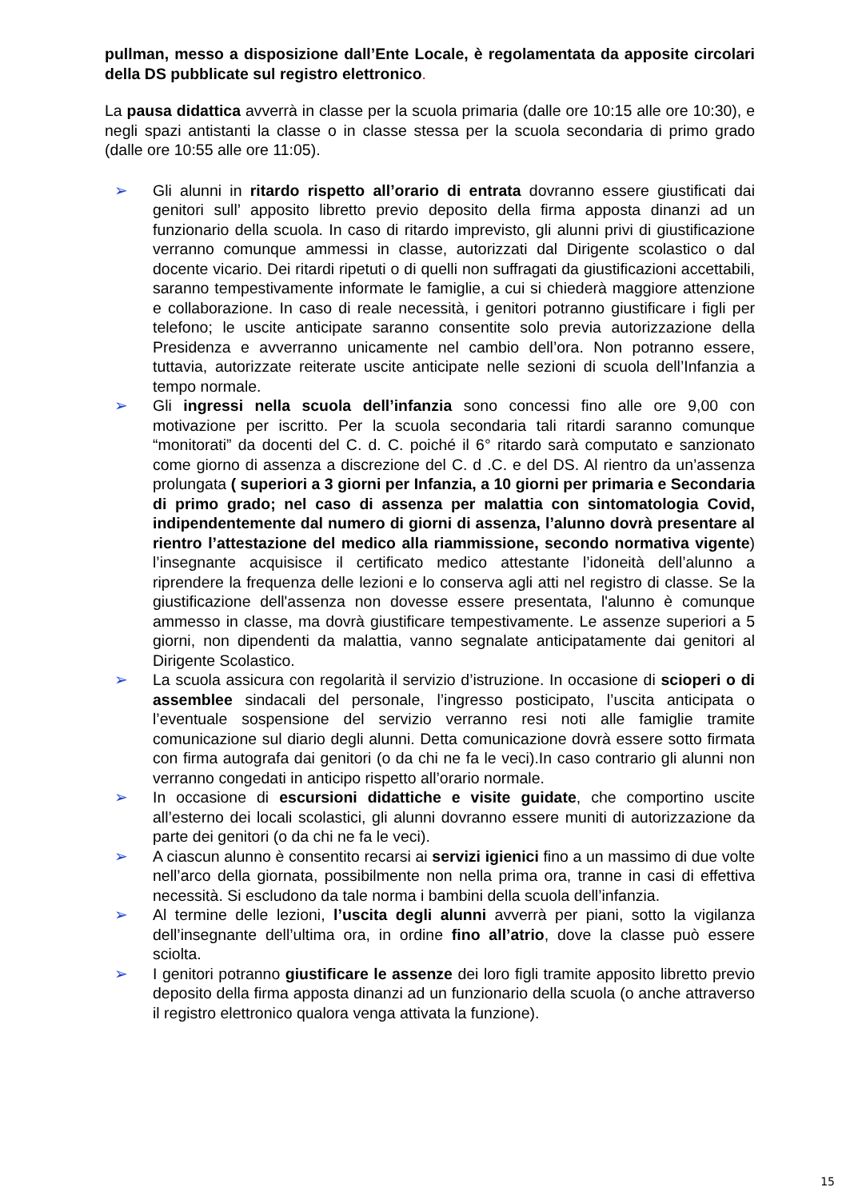pullman, messo a disposizione dall’Ente Locale, è regolamentata da apposite circolari della DS pubblicate sul registro elettronico.
La pausa didattica avverrà in classe per la scuola primaria (dalle ore 10:15 alle ore 10:30), e negli spazi antistanti la classe o in classe stessa per la scuola secondaria di primo grado (dalle ore 10:55 alle ore 11:05).
➢ Gli alunni in ritardo rispetto all’orario di entrata dovranno essere giustificati dai genitori sull’ apposito libretto previo deposito della firma apposta dinanzi ad un funzionario della scuola. In caso di ritardo imprevisto, gli alunni privi di giustificazione verranno comunque ammessi in classe, autorizzati dal Dirigente scolastico o dal docente vicario. Dei ritardi ripetuti o di quelli non suffragati da giustificazioni accettabili, saranno tempestivamente informate le famiglie, a cui si chiederà maggiore attenzione e collaborazione. In caso di reale necessità, i genitori potranno giustificare i figli per telefono; le uscite anticipate saranno consentite solo previa autorizzazione della Presidenza e avverranno unicamente nel cambio dell’ora. Non potranno essere, tuttavia, autorizzate reiterate uscite anticipate nelle sezioni di scuola dell’Infanzia a tempo normale.
➢ Gli ingressi nella scuola dell’infanzia sono concessi fino alle ore 9,00 con motivazione per iscritto. Per la scuola secondaria tali ritardi saranno comunque “monitorati” da docenti del C. d. C. poiché il 6° ritardo sarà computato e sanzionato come giorno di assenza a discrezione del C. d .C. e del DS. Al rientro da un’assenza prolungata ( superiori a 3 giorni per Infanzia, a 10 giorni per primaria e Secondaria di primo grado; nel caso di assenza per malattia con sintomatologia Covid, indipendentemente dal numero di giorni di assenza, l’alunno dovrà presentare al rientro l’attestazione del medico alla riammissione, secondo normativa vigente) l’insegnante acquisisce il certificato medico attestante l’idoneità dell’alunno a riprendere la frequenza delle lezioni e lo conserva agli atti nel registro di classe. Se la giustificazione dell'assenza non dovesse essere presentata, l'alunno è comunque ammesso in classe, ma dovrà giustificare tempestivamente. Le assenze superiori a 5 giorni, non dipendenti da malattia, vanno segnalate anticipatamente dai genitori al Dirigente Scolastico.
➢ La scuola assicura con regolarità il servizio d’istruzione. In occasione di scioperi o di assemblee sindacali del personale, l’ingresso posticipato, l’uscita anticipata o l’eventuale sospensione del servizio verranno resi noti alle famiglie tramite comunicazione sul diario degli alunni. Detta comunicazione dovrà essere sotto firmata con firma autografa dai genitori (o da chi ne fa le veci).In caso contrario gli alunni non verranno congedati in anticipo rispetto all’orario normale.
➢ In occasione di escursioni didattiche e visite guidate, che comportino uscite all’esterno dei locali scolastici, gli alunni dovranno essere muniti di autorizzazione da parte dei genitori (o da chi ne fa le veci).
➢ A ciascun alunno è consentito recarsi ai servizi igienici fino a un massimo di due volte nell’arco della giornata, possibilmente non nella prima ora, tranne in casi di effettiva necessità. Si escludono da tale norma i bambini della scuola dell’infanzia.
➢ Al termine delle lezioni, l’uscita degli alunni avverrà per piani, sotto la vigilanza dell’insegnante dell’ultima ora, in ordine fino all’atrio, dove la classe può essere sciolta.
➢ I genitori potranno giustificare le assenze dei loro figli tramite apposito libretto previo deposito della firma apposta dinanzi ad un funzionario della scuola (o anche attraverso il registro elettronico qualora venga attivata la funzione).
15